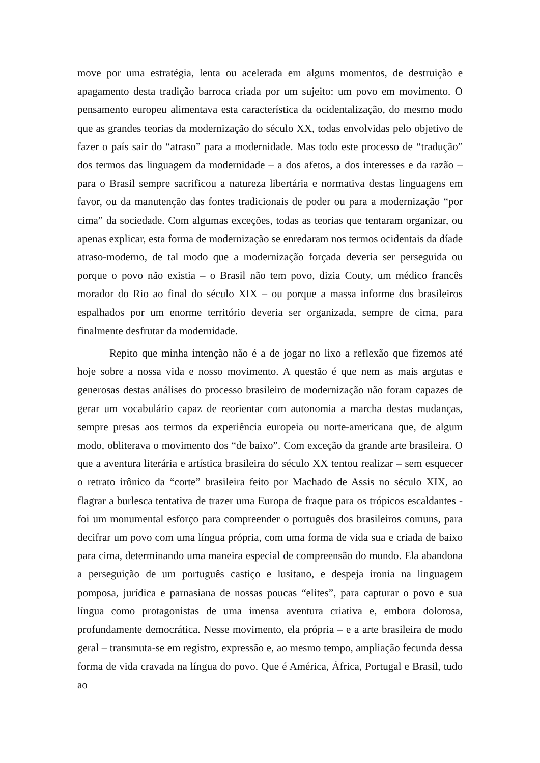move por uma estratégia, lenta ou acelerada em alguns momentos, de destruição e apagamento desta tradição barroca criada por um sujeito: um povo em movimento. O pensamento europeu alimentava esta característica da ocidentalização, do mesmo modo que as grandes teorias da modernização do século XX, todas envolvidas pelo objetivo de fazer o país sair do “atraso” para a modernidade. Mas todo este processo de “tradução” dos termos das linguagem da modernidade – a dos afetos, a dos interesses e da razão – para o Brasil sempre sacrificou a natureza libertária e normativa destas linguagens em favor, ou da manutenção das fontes tradicionais de poder ou para a modernização “por cima” da sociedade. Com algumas exceções, todas as teorias que tentaram organizar, ou apenas explicar, esta forma de modernização se enredaram nos termos ocidentais da díade atraso-moderno, de tal modo que a modernização forçada deveria ser perseguida ou porque o povo não existia – o Brasil não tem povo, dizia Couty, um médico francês morador do Rio ao final do século XIX – ou porque a massa informe dos brasileiros espalhados por um enorme território deveria ser organizada, sempre de cima, para finalmente desfrutar da modernidade.
Repito que minha intenção não é a de jogar no lixo a reflexão que fizemos até hoje sobre a nossa vida e nosso movimento. A questão é que nem as mais argutas e generosas destas análises do processo brasileiro de modernização não foram capazes de gerar um vocabulário capaz de reorientar com autonomia a marcha destas mudanças, sempre presas aos termos da experiência europeia ou norte-americana que, de algum modo, obliterava o movimento dos “de baixo”. Com exceção da grande arte brasileira. O que a aventura literária e artística brasileira do século XX tentou realizar – sem esquecer o retrato irônico da “corte” brasileira feito por Machado de Assis no século XIX, ao flagrar a burlesca tentativa de trazer uma Europa de fraque para os trópicos escaldantes - foi um monumental esforço para compreender o português dos brasileiros comuns, para decifrar um povo com uma língua própria, com uma forma de vida sua e criada de baixo para cima, determinando uma maneira especial de compreensão do mundo. Ela abandona a perseguição de um português castiço e lusitano, e despeja ironia na linguagem pomposa, jurídica e parnasiana de nossas poucas “elites”, para capturar o povo e sua língua como protagonistas de uma imensa aventura criativa e, embora dolorosa, profundamente democrática. Nesse movimento, ela própria – e a arte brasileira de modo geral – transmuta-se em registro, expressão e, ao mesmo tempo, ampliação fecunda dessa forma de vida cravada na língua do povo. Que é América, África, Portugal e Brasil, tudo ao